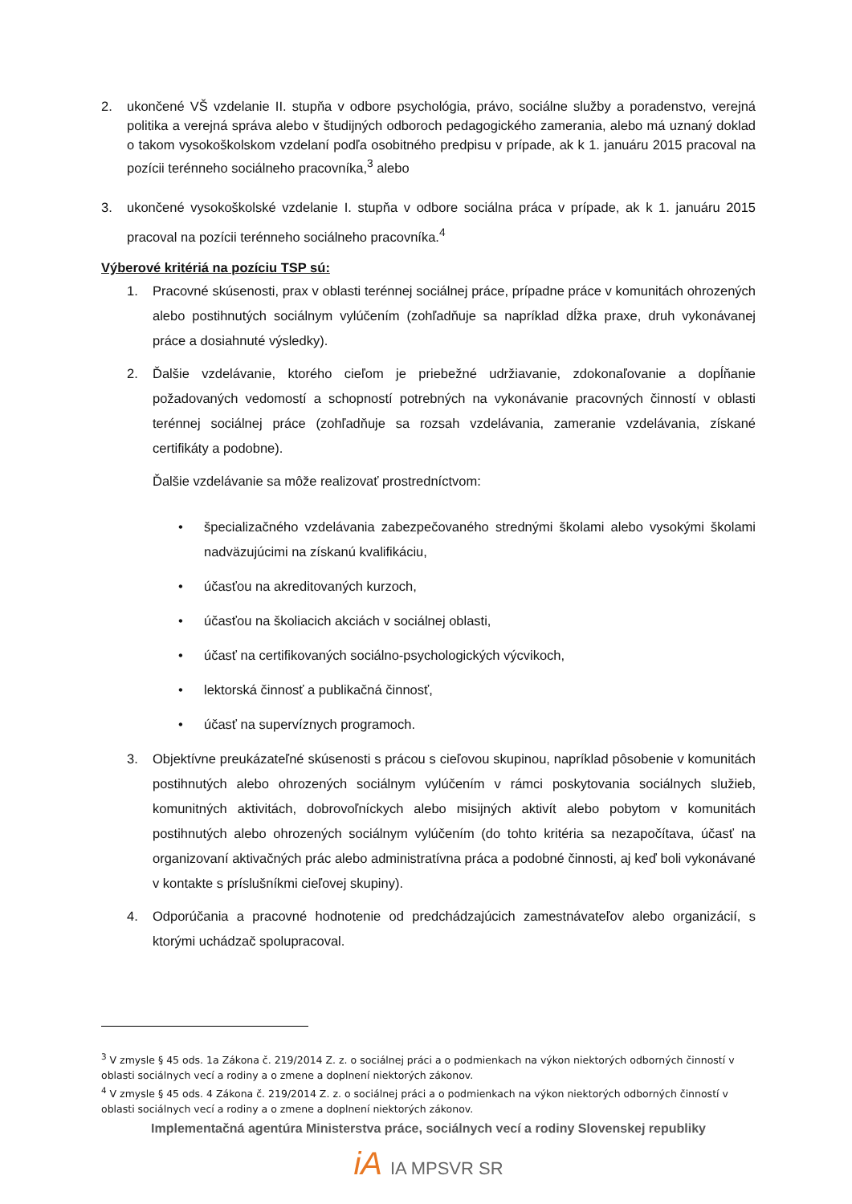2. ukončené VŠ vzdelanie II. stupňa v odbore psychológia, právo, sociálne služby a poradenstvo, verejná politika a verejná správa alebo v študijných odboroch pedagogického zamerania, alebo má uznaný doklad o takom vysokoškolskom vzdelaní podľa osobitného predpisu v prípade, ak k 1. januáru 2015 pracoval na pozícii terénneho sociálneho pracovníka,<sup>3</sup> alebo
3. ukončené vysokoškolské vzdelanie I. stupňa v odbore sociálna práca v prípade, ak k 1. januáru 2015 pracoval na pozícii terénneho sociálneho pracovníka.<sup>4</sup>
Výberové kritériá na pozíciu TSP sú:
1. Pracovné skúsenosti, prax v oblasti terénnej sociálnej práce, prípadne práce v komunitách ohrozených alebo postihnutých sociálnym vylúčením (zohľadňuje sa napríklad dĺžka praxe, druh vykonávanej práce a dosiahnuté výsledky).
2. Ďalšie vzdelávanie, ktorého cieľom je priebežné udržiavanie, zdokonaľovanie a dopĺňanie požadovaných vedomostí a schopností potrebných na vykonávanie pracovných činností v oblasti terénnej sociálnej práce (zohľadňuje sa rozsah vzdelávania, zameranie vzdelávania, získané certifikáty a podobne).
Ďalšie vzdelávanie sa môže realizovať prostredníctvom:
• špecializačného vzdelávania zabezpečovaného strednými školami alebo vysokými školami nadväzujúcimi na získanú kvalifikáciu,
• účasťou na akreditovaných kurzoch,
• účasťou na školiacich akciách v sociálnej oblasti,
• účasť na certifikovaných sociálno-psychologických výcvikoch,
• lektorská činnosť a publikačná činnosť,
• účasť na supervíznych programoch.
3. Objektívne preukázateľné skúsenosti s prácou s cieľovou skupinou, napríklad pôsobenie v komunitách postihnutých alebo ohrozených sociálnym vylúčením v rámci poskytovania sociálnych služieb, komunitných aktivitách, dobrovoľníckych alebo misijných aktivít alebo pobytom v komunitách postihnutých alebo ohrozených sociálnym vylúčením (do tohto kritéria sa nezapočítava, účasť na organizovaní aktivačných prác alebo administratívna práca a podobné činnosti, aj keď boli vykonávané v kontakte s príslušníkmi cieľovej skupiny).
4. Odporúčania a pracovné hodnotenie od predchádzajúcich zamestnávateľov alebo organizácií, s ktorými uchádzač spolupracoval.
<sup>3</sup> V zmysle § 45 ods. 1a Zákona č. 219/2014 Z. z. o sociálnej práci a o podmienkach na výkon niektorých odborných činností v oblasti sociálnych vecí a rodiny a o zmene a doplnení niektorých zákonov.
<sup>4</sup> V zmysle § 45 ods. 4 Zákona č. 219/2014 Z. z. o sociálnej práci a o podmienkach na výkon niektorých odborných činností v oblasti sociálnych vecí a rodiny a o zmene a doplnení niektorých zákonov.
Implementačná agentúra Ministerstva práce, sociálnych vecí a rodiny Slovenskej republiky
iA IA MPSVR SR